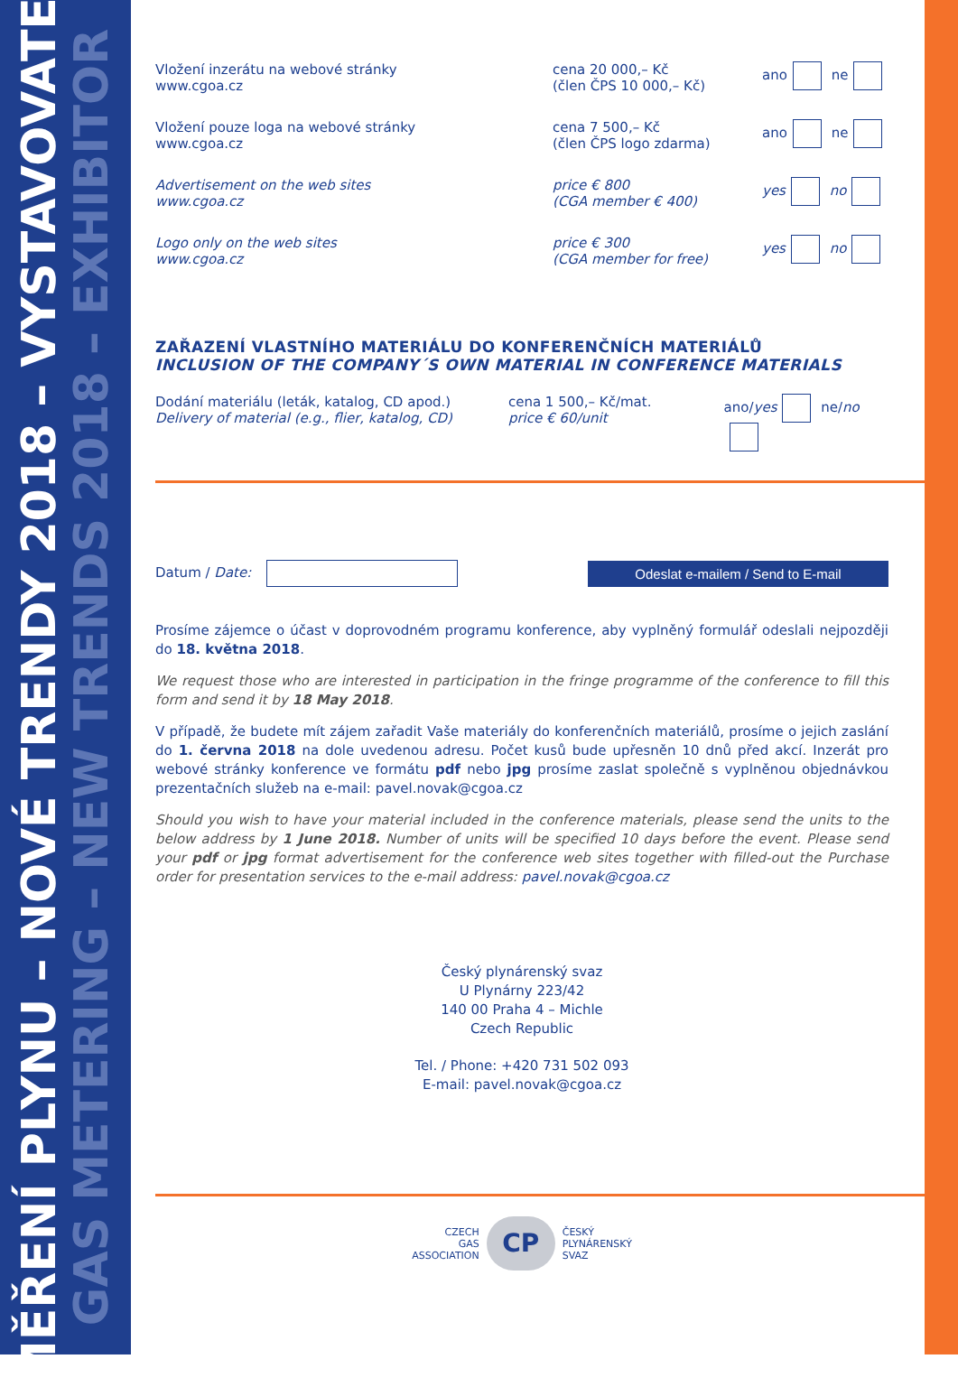MĚŘENÍ PLYNU – NOVÉ TRENDY 2018 – VYSTAVOVATEL
GAS METERING – NEW TRENDS 2018 – EXHIBITOR
Vložení inzerátu na webové stránky
www.cgoa.cz
cena 20 000,– Kč
(člen ČPS 10 000,– Kč)
ano ne
Vložení pouze loga na webové stránky
www.cgoa.cz
cena 7 500,– Kč
(člen ČPS logo zdarma)
ano ne
Advertisement on the web sites
www.cgoa.cz
price € 800
(CGA member € 400)
yes no
Logo only on the web sites
www.cgoa.cz
price € 300
(CGA member for free)
yes no
ZAŘAZENÍ VLASTNÍHO MATERIÁLU DO KONFERENČNÍCH MATERIÁLŮ
INCLUSION OF THE COMPANY´S OWN MATERIAL IN CONFERENCE MATERIALS
Dodání materiálu (leták, katalog, CD apod.)
Delivery of material (e.g., flier, katalog, CD)
cena 1 500,– Kč/mat.
price € 60/unit
ano/yes ne/no
Datum / Date:
Odeslat e-mailem / Send to E-mail
Prosíme zájemce o účast v doprovodném programu konference, aby vyplněný formulář odeslali nejpozději do 18. května 2018.
We request those who are interested in participation in the fringe programme of the conference to fill this form and send it by 18 May 2018.
V případě, že budete mít zájem zařadit Vaše materiály do konferenčních materiálů, prosíme o jejich zaslání do 1. června 2018 na dole uvedenou adresu. Počet kusů bude upřesněn 10 dnů před akcí. Inzerát pro webové stránky konference ve formátu pdf nebo jpg prosíme zaslat společně s vyplněnou objednávkou prezentačních služeb na e-mail: pavel.novak@cgoa.cz
Should you wish to have your material included in the conference materials, please send the units to the below address by 1 June 2018. Number of units will be specified 10 days before the event. Please send your pdf or jpg format advertisement for the conference web sites together with filled-out the Purchase order for presentation services to the e-mail address: pavel.novak@cgoa.cz
Český plynárenský svaz
U Plynárny 223/42
140 00 Praha 4 – Michle
Czech Republic
Tel. / Phone: +420 731 502 093
E-mail: pavel.novak@cgoa.cz
CZECH
GAS
ASSOCIATION
CP
ČESKÝ
PLYNÁRENSKÝ
SVAZ